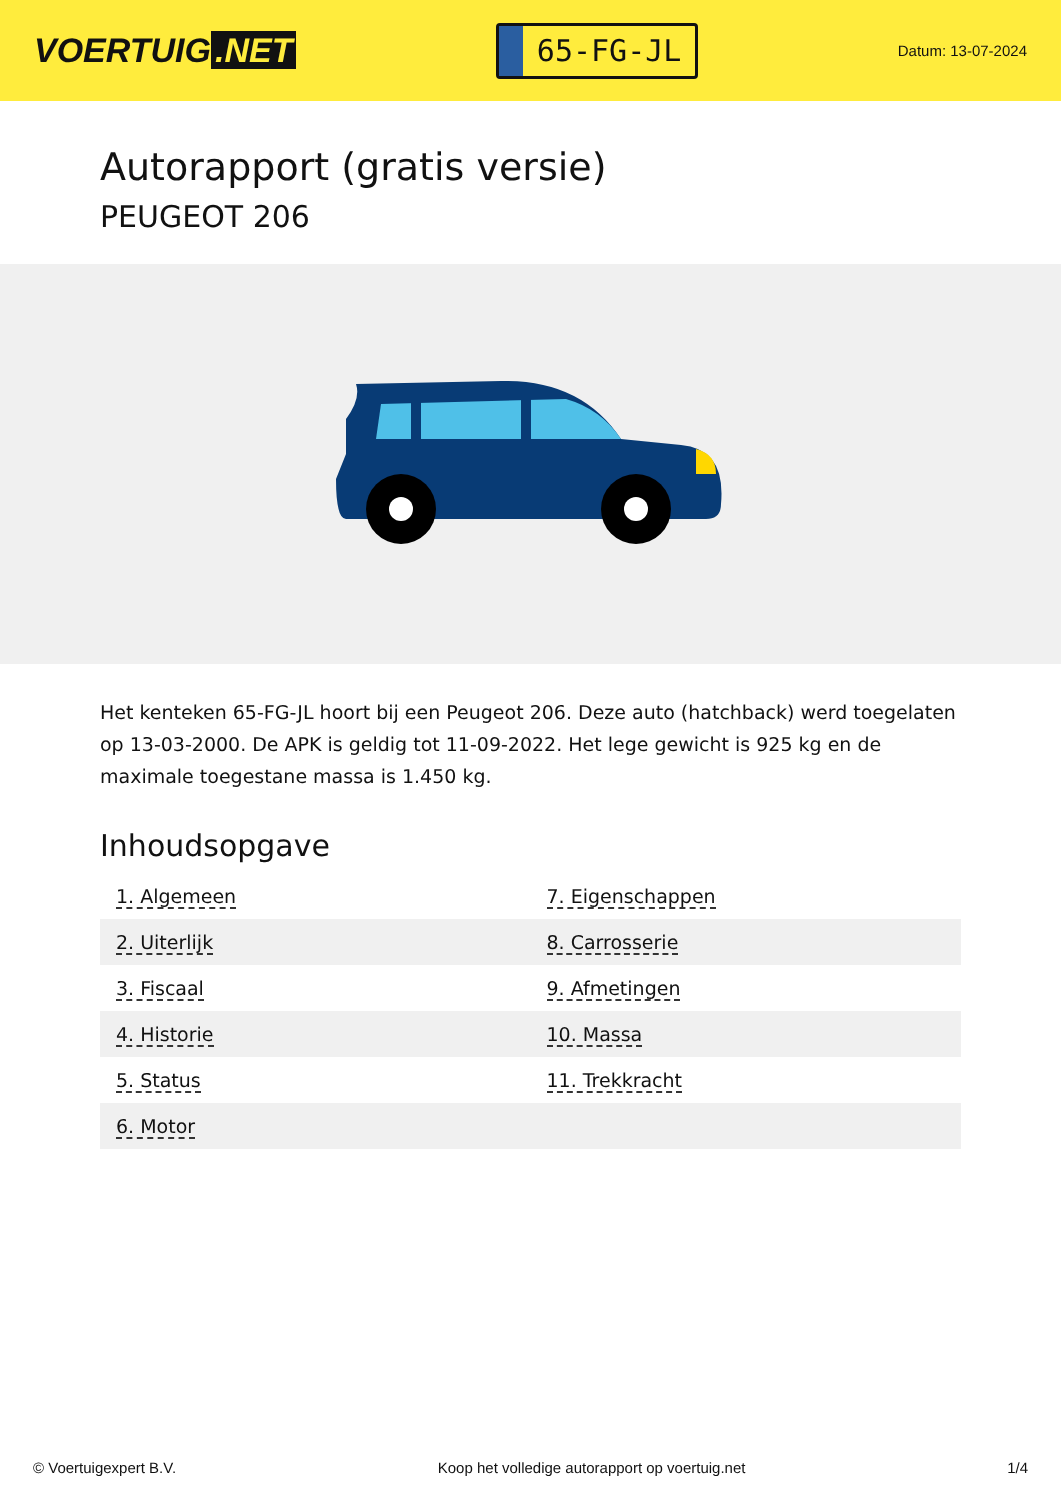VOERTUIG.NET
65-FG-JL
Datum: 13-07-2024
Autorapport (gratis versie)
PEUGEOT 206
Het kenteken 65-FG-JL hoort bij een Peugeot 206. Deze auto (hatchback) werd toegelaten op 13-03-2000. De APK is geldig tot 11-09-2022. Het lege gewicht is 925 kg en de maximale toegestane massa is 1.450 kg.
Inhoudsopgave
| 1. Algemeen | 7. Eigenschappen |
| 2. Uiterlijk | 8. Carrosserie |
| 3. Fiscaal | 9. Afmetingen |
| 4. Historie | 10. Massa |
| 5. Status | 11. Trekkracht |
| 6. Motor | |
© Voertuigexpert B.V. Koop het volledige autorapport op voertuig.net 1/4